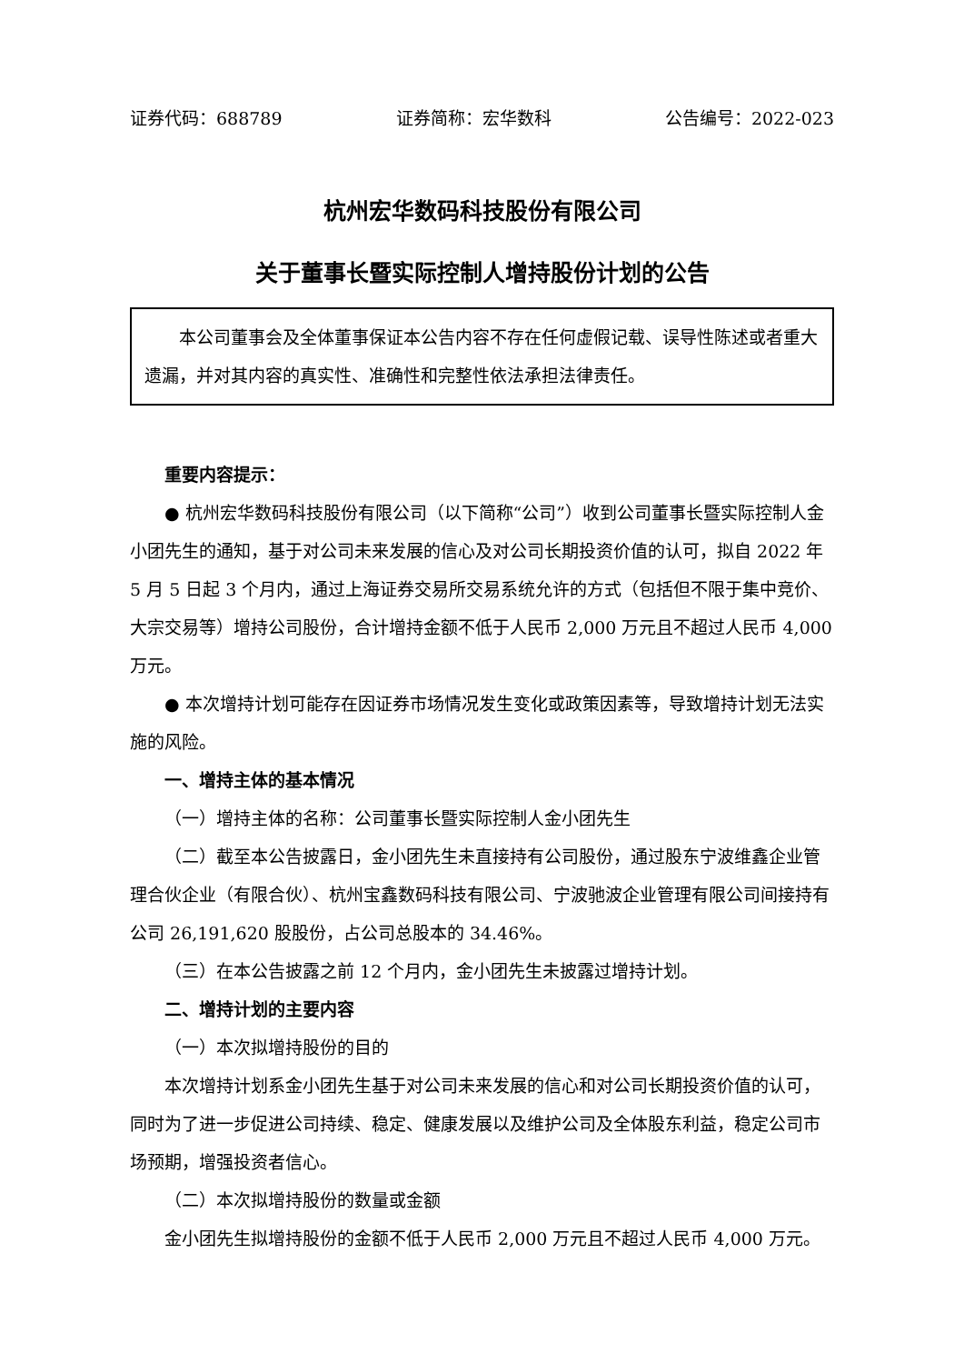证券代码：688789 证券简称：宏华数科 公告编号：2022-023
杭州宏华数码科技股份有限公司
关于董事长暨实际控制人增持股份计划的公告
本公司董事会及全体董事保证本公告内容不存在任何虚假记载、误导性陈述或者重大遗漏，并对其内容的真实性、准确性和完整性依法承担法律责任。
重要内容提示：
● 杭州宏华数码科技股份有限公司（以下简称“公司”）收到公司董事长暨实际控制人金小团先生的通知，基于对公司未来发展的信心及对公司长期投资价值的认可，拟自 2022 年 5 月 5 日起 3 个月内，通过上海证券交易所交易系统允许的方式（包括但不限于集中竞价、大宗交易等）增持公司股份，合计增持金额不低于人民币 2,000 万元且不超过人民币 4,000 万元。
● 本次增持计划可能存在因证券市场情况发生变化或政策因素等，导致增持计划无法实施的风险。
一、增持主体的基本情况
（一）增持主体的名称：公司董事长暨实际控制人金小团先生
（二）截至本公告披露日，金小团先生未直接持有公司股份，通过股东宁波维鑫企业管理合伙企业（有限合伙）、杭州宝鑫数码科技有限公司、宁波驰波企业管理有限公司间接持有公司 26,191,620 股股份，占公司总股本的 34.46%。
（三）在本公告披露之前 12 个月内，金小团先生未披露过增持计划。
二、增持计划的主要内容
（一）本次拟增持股份的目的
本次增持计划系金小团先生基于对公司未来发展的信心和对公司长期投资价值的认可，同时为了进一步促进公司持续、稳定、健康发展以及维护公司及全体股东利益，稳定公司市场预期，增强投资者信心。
（二）本次拟增持股份的数量或金额
金小团先生拟增持股份的金额不低于人民币 2,000 万元且不超过人民币 4,000 万元。